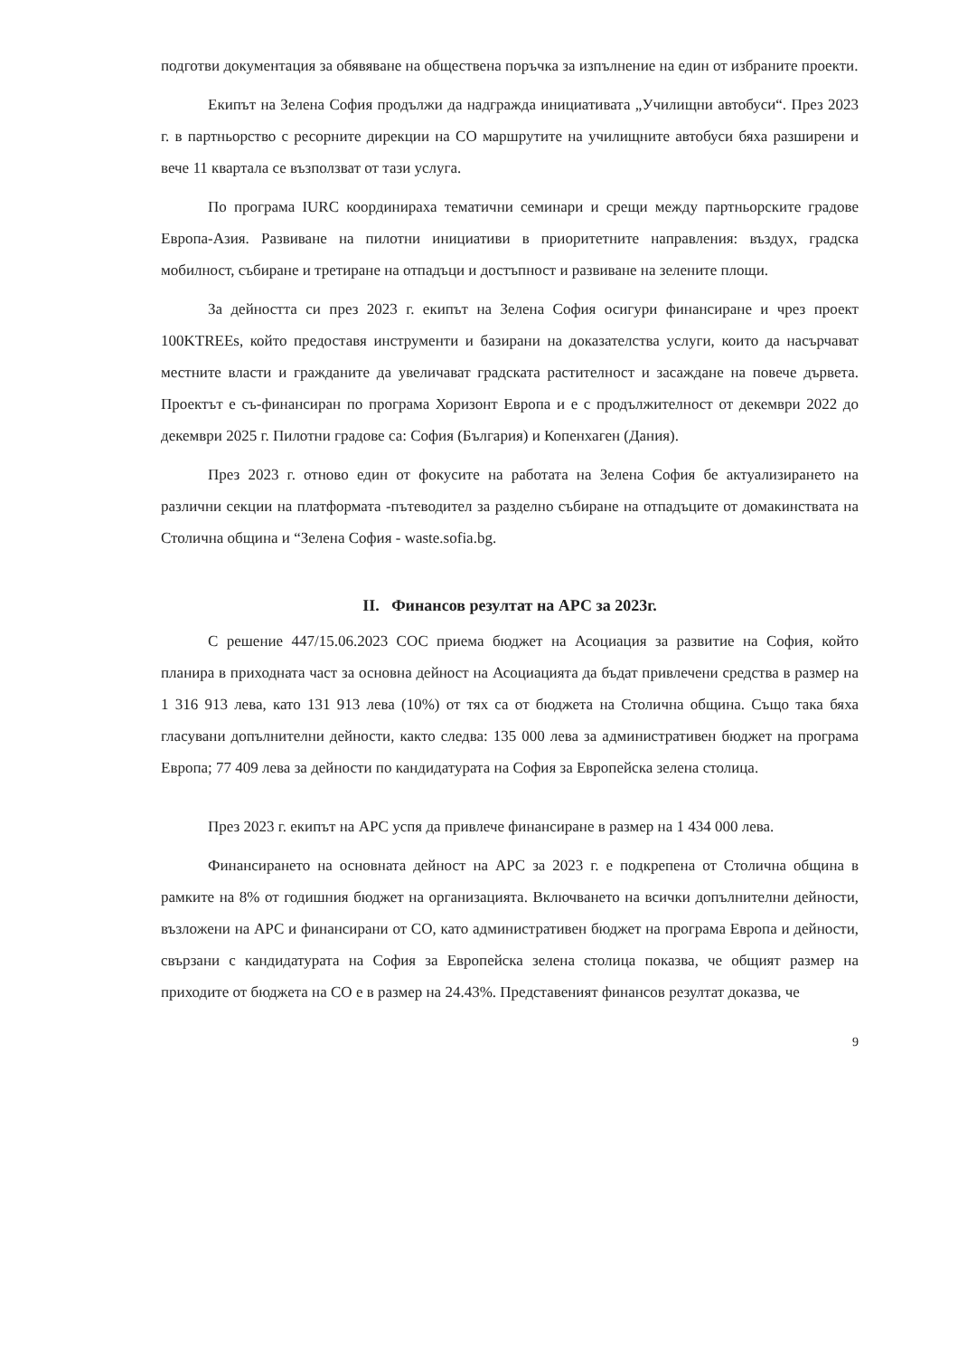подготви документация за обявяване на обществена поръчка за изпълнение на един от избраните проекти.
Екипът на Зелена София продължи да надгражда инициативата „Училищни автобуси“. През 2023 г. в партньорство с ресорните дирекции на СО маршрутите на училищните автобуси бяха разширени и вече 11 квартала се възползват от тази услуга.
По програма IURC координираха тематични семинари и срещи между партньорските градове Европа-Азия. Развиване на пилотни инициативи в приоритетните направления: въздух, градска мобилност, събиране и третиране на отпадъци и достъпност и развиване на зелените площи.
За дейността си през 2023 г. екипът на Зелена София осигури финансиране и чрез проект 100KTREEs, който предоставя инструменти и базирани на доказателства услуги, които да насърчават местните власти и гражданите да увеличават градската растителност и засаждане на повече дървета. Проектът е съ-финансиран по програма Хоризонт Европа и е с продължителност от декември 2022 до декември 2025 г. Пилотни градове са: София (България) и Копенхаген (Дания).
През 2023 г. отново един от фокусите на работата на Зелена София бе актуализирането на различни секции на платформата -пътеводител за разделно събиране на отпадъците от домакинствата на Столична община и “Зелена София - waste.sofia.bg.
II. Финансов резултат на АРС за 2023г.
С решение 447/15.06.2023 СОС приема бюджет на Асоциация за развитие на София, който планира в приходната част за основна дейност на Асоциацията да бъдат привлечени средства в размер на 1 316 913 лева, като 131 913 лева (10%) от тях са от бюджета на Столична община. Също така бяха гласувани допълнителни дейности, както следва: 135 000 лева за административен бюджет на програма Европа; 77 409 лева за дейности по кандидатурата на София за Европейска зелена столица.
През 2023 г. екипът на АРС успя да привлече финансиране в размер на 1 434 000 лева.
Финансирането на основната дейност на АРС за 2023 г. е подкрепена от Столична община в рамките на 8% от годишния бюджет на организацията. Включването на всички допълнителни дейности, възложени на АРС и финансирани от СО, като административен бюджет на програма Европа и дейности, свързани с кандидатурата на София за Европейска зелена столица показва, че общият размер на приходите от бюджета на СО е в размер на 24.43%. Представеният финансов резултат доказва, че
9